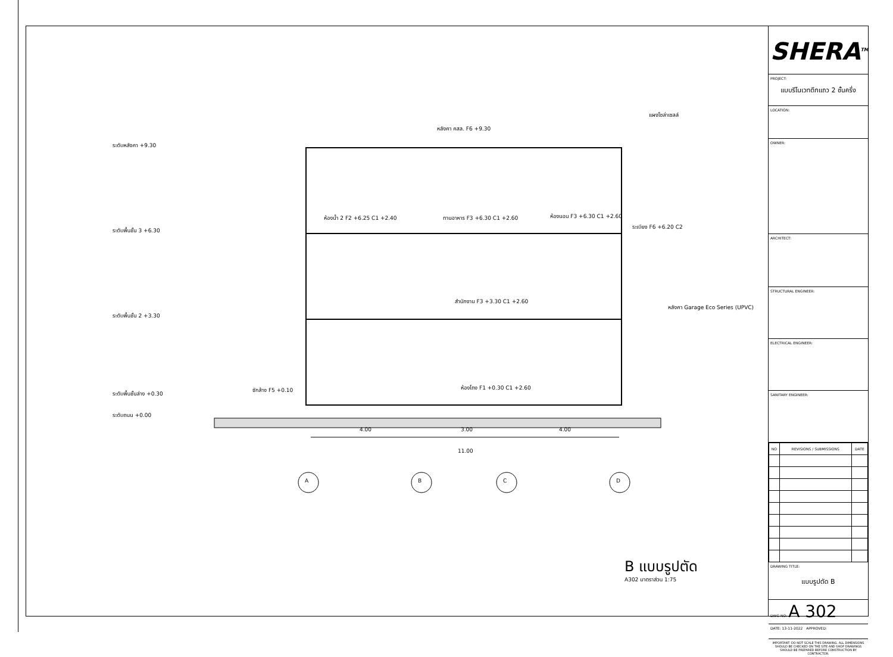ระดับหลังคา +9.30
ระดับพื้นชั้น 3 +6.30
ระดับพื้นชั้น 2 +3.30
ระดับพื้นชั้นล่าง +0.30
ระดับถนน +0.00
หลังคา คสล. F6 +9.30
แผงโซล่าเซลล์
ห้องน้ำ 2 F2 +6.25 C1 +2.40 ทานอาหาร F3 +6.30 C1 +2.60 ห้องนอน F3 +6.30 C1 +2.60
สำนักงาน F3 +3.30 C1 +2.60
ห้องโถง F1 +0.30 C1 +2.60
ซักล้าง F5 +0.10
หลังคา Garage Eco Series (UPVC)
ระเบียง F6 +6.20 C2
4.00 3.00 4.00
11.00
A B C D
B แบบรูปตัด
A302 มาตราส่วน 1:75
SHERA<sup>TM</sup>
PROJECT:
แบบรีโนเวทตึกแถว 2 ชั้นครึ่ง
LOCATION:
OWNER:
ARCHITECT:
STRUCTURAL ENGINEER:
ELECTRICAL ENGINEER:
SANITARY ENGINEER:
| NO | REVISIONS / SUBMISSIONS | DATE |
| --- | --- | --- |
DRAWING TITLE:
แบบรูปตัด B
DWG NO: A 302
DATE: 13-11-2022 APPROVED:
IMPORTANT: DO NOT SCALE THIS DRAWING. ALL DIMENSIONS SHOULD BE CHECKED ON THE SITE AND SHOP DRAWINGS SHOULD BE PREPARED BEFORE CONSTRUCTION BY CONTRACTOR.